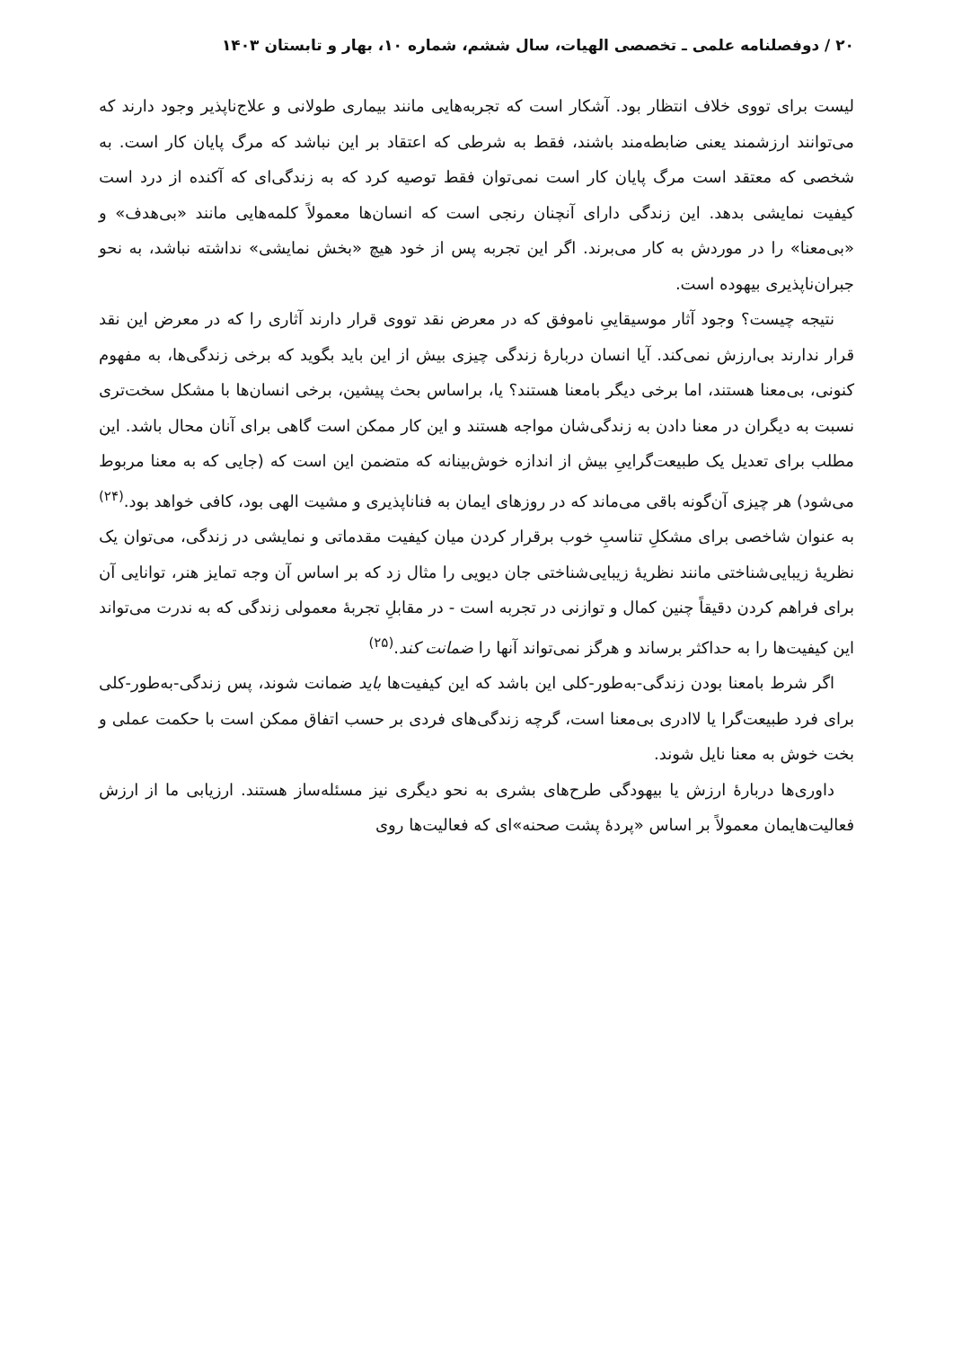۲۰ / دوفصلنامه علمی ـ تخصصی الهیات، سال ششم، شماره ۱۰، بهار و تابستان ۱۴۰۳
لیست برای تووی خلاف انتظار بود. آشکار است که تجربه‌هایی مانند بیماری طولانی و علاج‌ناپذیر وجود دارند که می‌توانند ارزشمند یعنی ضابطه‌مند باشند، فقط به شرطی که اعتقاد بر این نباشد که مرگ پایان کار است. به شخصی که معتقد است مرگ پایان کار است نمی‌توان فقط توصیه کرد که به زندگی‌ای که آکنده از درد است کیفیت نمایشی بدهد. این زندگی دارای آنچنان رنجی است که انسان‌ها معمولاً کلمه‌هایی مانند «بی‌هدف» و «بی‌معنا» را در موردش به کار می‌برند. اگر این تجربه پس از خود هیچ «بخش نمایشی» نداشته نباشد، به نحو جبران‌ناپذیری بیهوده است.
نتیجه چیست؟ وجود آثار موسیقاییِ ناموفق که در معرض نقد تووی قرار دارند آثاری را که در معرض این نقد قرار ندارند بی‌ارزش نمی‌کند. آیا انسان دربارهٔ زندگی چیزی بیش از این باید بگوید که برخی زندگی‌ها، به مفهوم کنونی، بی‌معنا هستند، اما برخی دیگر بامعنا هستند؟ یا، براساس بحث پیشین، برخی انسان‌ها با مشکل سخت‌تری نسبت به دیگران در معنا دادن به زندگی‌شان مواجه هستند و این کار ممکن است گاهی برای آنان محال باشد. این مطلب برای تعدیل یک طبیعت‌گراییِ بیش از اندازه خوش‌بینانه که متضمن این است که (جایی که به معنا مربوط می‌شود) هر چیزی آن‌گونه باقی می‌ماند که در روزهای ایمان به فناناپذیری و مشیت الهی بود، کافی خواهد بود.<sup>(۲۴)</sup> به عنوان شاخصی برای مشکلِ تناسبِ خوب برقرار کردن میان کیفیت مقدماتی و نمایشی در زندگی، می‌توان یک نظریهٔ زیبایی‌شناختی مانند نظریهٔ زیبایی‌شناختی جان دیویی را مثال زد که بر اساس آن وجه تمایز هنر، توانایی آن برای فراهم کردن دقیقاً چنین کمال و توازنی در تجربه است - در مقابلِ تجربهٔ معمولی زندگی که به ندرت می‌تواند این کیفیت‌ها را به حداکثر برساند و هرگز نمی‌تواند آنها را ضمانت کند.<sup>(۲۵)</sup>
اگر شرط بامعنا بودن زندگی-به‌طور-کلی این باشد که این کیفیت‌ها باید ضمانت شوند، پس زندگی-به‌طور-کلی برای فرد طبیعت‌گرا یا لاادری بی‌معنا است، گرچه زندگی‌های فردی بر حسب اتفاق ممکن است با حکمت عملی و بخت خوش به معنا نایل شوند.
داوری‌ها دربارهٔ ارزش یا بیهودگی طرح‌های بشری به نحو دیگری نیز مسئله‌ساز هستند. ارزیابی ما از ارزش فعالیت‌هایمان معمولاً بر اساس «پردهٔ پشت صحنه»ای که فعالیت‌ها روی